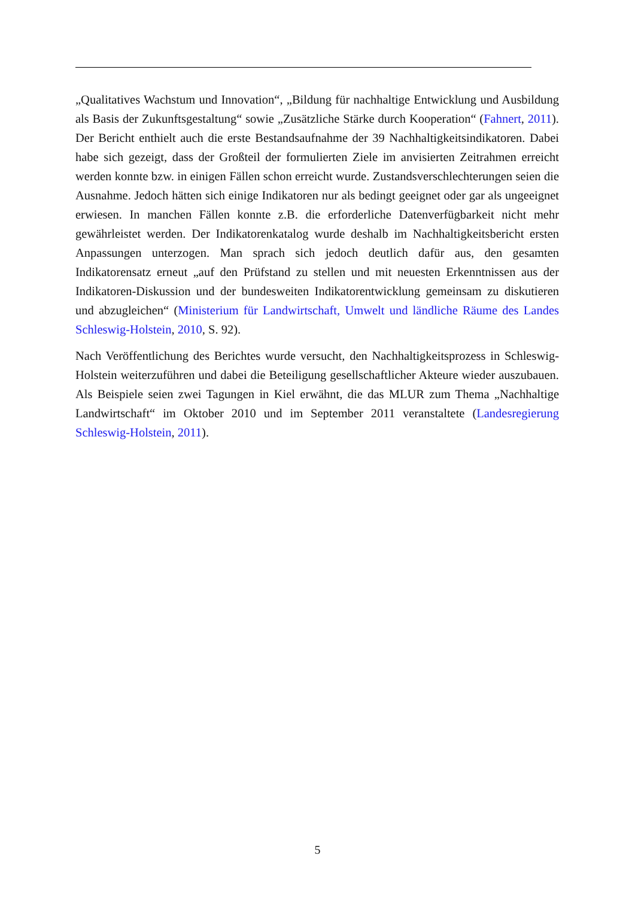„Qualitatives Wachstum und Innovation“, „Bildung für nachhaltige Entwicklung und Ausbildung als Basis der Zukunftsgestaltung“ sowie „Zusätzliche Stärke durch Kooperation“ (Fahnert, 2011). Der Bericht enthielt auch die erste Bestandsaufnahme der 39 Nachhaltigkeitsindikatoren. Dabei habe sich gezeigt, dass der Großteil der formulierten Ziele im anvisierten Zeitrahmen erreicht werden konnte bzw. in einigen Fällen schon erreicht wurde. Zustandsverschlechterungen seien die Ausnahme. Jedoch hätten sich einige Indikatoren nur als bedingt geeignet oder gar als ungeeignet erwiesen. In manchen Fällen konnte z.B. die erforderliche Datenverfügbarkeit nicht mehr gewährleistet werden. Der Indikatorenkatalog wurde deshalb im Nachhaltigkeitsbericht ersten Anpassungen unterzogen. Man sprach sich jedoch deutlich dafür aus, den gesamten Indikatorensatz erneut „auf den Prüfstand zu stellen und mit neuesten Erkenntnissen aus der Indikatoren-Diskussion und der bundesweiten Indikatorentwicklung gemeinsam zu diskutieren und abzugleichen“ (Ministerium für Landwirtschaft, Umwelt und ländliche Räume des Landes Schleswig-Holstein, 2010, S. 92).
Nach Veröffentlichung des Berichtes wurde versucht, den Nachhaltigkeitsprozess in Schleswig-Holstein weiterzuführen und dabei die Beteiligung gesellschaftlicher Akteure wieder auszubauen. Als Beispiele seien zwei Tagungen in Kiel erwähnt, die das MLUR zum Thema „Nachhaltige Landwirtschaft“ im Oktober 2010 und im September 2011 veranstaltete (Landesregierung Schleswig-Holstein, 2011).
5